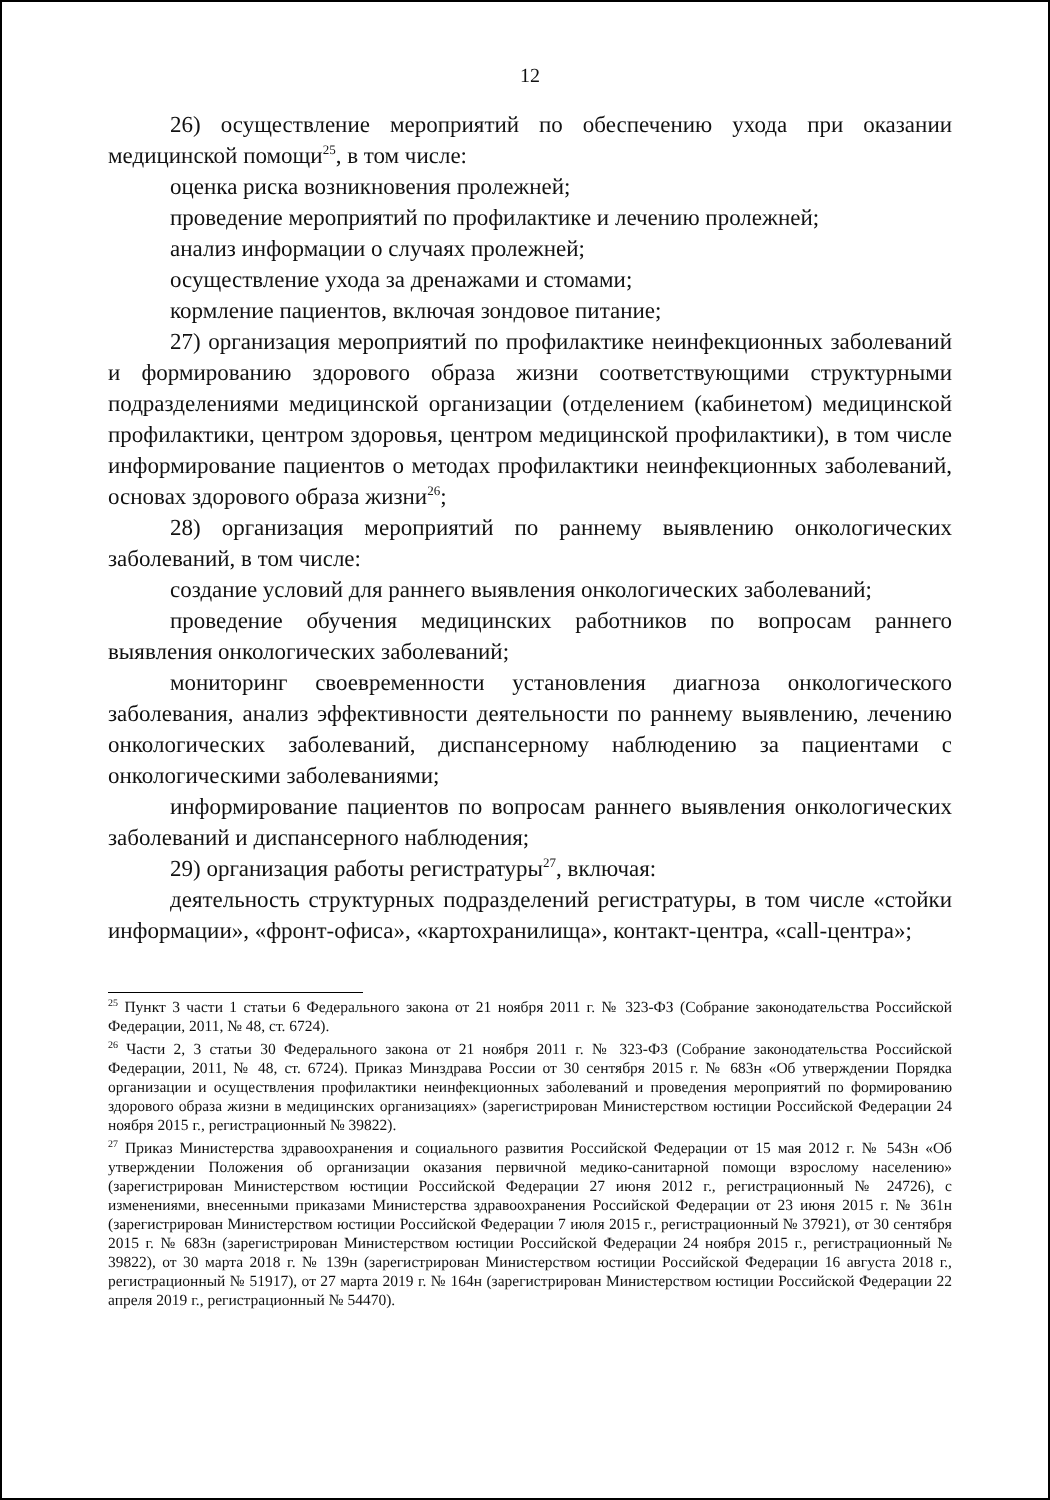12
26) осуществление мероприятий по обеспечению ухода при оказании медицинской помощи<sup>25</sup>, в том числе:
оценка риска возникновения пролежней;
проведение мероприятий по профилактике и лечению пролежней;
анализ информации о случаях пролежней;
осуществление ухода за дренажами и стомами;
кормление пациентов, включая зондовое питание;
27) организация мероприятий по профилактике неинфекционных заболеваний и формированию здорового образа жизни соответствующими структурными подразделениями медицинской организации (отделением (кабинетом) медицинской профилактики, центром здоровья, центром медицинской профилактики), в том числе информирование пациентов о методах профилактики неинфекционных заболеваний, основах здорового образа жизни<sup>26</sup>;
28) организация мероприятий по раннему выявлению онкологических заболеваний, в том числе:
создание условий для раннего выявления онкологических заболеваний;
проведение обучения медицинских работников по вопросам раннего выявления онкологических заболеваний;
мониторинг своевременности установления диагноза онкологического заболевания, анализ эффективности деятельности по раннему выявлению, лечению онкологических заболеваний, диспансерному наблюдению за пациентами с онкологическими заболеваниями;
информирование пациентов по вопросам раннего выявления онкологических заболеваний и диспансерного наблюдения;
29) организация работы регистратуры<sup>27</sup>, включая:
деятельность структурных подразделений регистратуры, в том числе «стойки информации», «фронт-офиса», «картохранилища», контакт-центра, «call-центра»;
<sup>25</sup> Пункт 3 части 1 статьи 6 Федерального закона от 21 ноября 2011 г. № 323-ФЗ (Собрание законодательства Российской Федерации, 2011, № 48, ст. 6724).
<sup>26</sup> Части 2, 3 статьи 30 Федерального закона от 21 ноября 2011 г. № 323-ФЗ (Собрание законодательства Российской Федерации, 2011, № 48, ст. 6724). Приказ Минздрава России от 30 сентября 2015 г. № 683н «Об утверждении Порядка организации и осуществления профилактики неинфекционных заболеваний и проведения мероприятий по формированию здорового образа жизни в медицинских организациях» (зарегистрирован Министерством юстиции Российской Федерации 24 ноября 2015 г., регистрационный № 39822).
<sup>27</sup> Приказ Министерства здравоохранения и социального развития Российской Федерации от 15 мая 2012 г. № 543н «Об утверждении Положения об организации оказания первичной медико-санитарной помощи взрослому населению» (зарегистрирован Министерством юстиции Российской Федерации 27 июня 2012 г., регистрационный № 24726), с изменениями, внесенными приказами Министерства здравоохранения Российской Федерации от 23 июня 2015 г. № 361н (зарегистрирован Министерством юстиции Российской Федерации 7 июля 2015 г., регистрационный № 37921), от 30 сентября 2015 г. № 683н (зарегистрирован Министерством юстиции Российской Федерации 24 ноября 2015 г., регистрационный № 39822), от 30 марта 2018 г. № 139н (зарегистрирован Министерством юстиции Российской Федерации 16 августа 2018 г., регистрационный № 51917), от 27 марта 2019 г. № 164н (зарегистрирован Министерством юстиции Российской Федерации 22 апреля 2019 г., регистрационный № 54470).